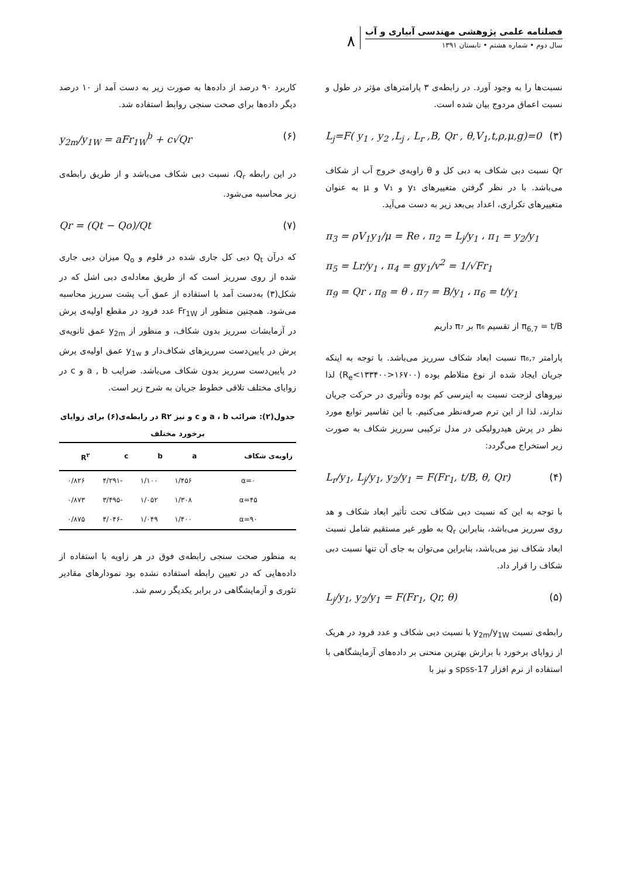فصلنامه علمی پژوهشی مهندسی آبیاری و آب
سال دوم • شماره هشتم • تابستان ۱۳۹۱
۸
نسبت‌ها را به وجود آورد. در رابطه‌ی ۳ پارامترهای مؤثر در طول و نسبت اعماق مردوج بیان شده است.
L<sub>j</sub>=F( y<sub>1</sub> , y<sub>2</sub> ,L<sub>j</sub> , L<sub>r</sub> ,B, Qr , θ,V<sub>1</sub>,t,ρ,μ,g)=0 (۳)
Qr نسبت دبی شکاف به دبی کل و θ زاویه‌ی خروج آب از شکاف می‌باشد. با در نظر گرفتن متغییرهای y₁ و V₁ و μ به عنوان متغییرهای تکراری، اعداد بی‌بعد زیر به دست می‌آید.
π<sub>3</sub> = ρV<sub>1</sub>y<sub>1</sub>/μ = Re ، π<sub>2</sub> = L<sub>j</sub>/y<sub>1</sub> ، π<sub>1</sub> = y<sub>2</sub>/y<sub>1</sub>
π<sub>5</sub> = Lr/y<sub>1</sub> ، π<sub>4</sub> = gy<sub>1</sub>/v<sup>2</sup> = 1/√Fr<sub>1</sub>
π<sub>9</sub> = Qr ، π<sub>8</sub> = θ ، π<sub>7</sub> = B/y<sub>1</sub> ، π<sub>6</sub> = t/y<sub>1</sub>
π<sub>6,7</sub> = t/B از تقسیم π₆ بر π₇ داریم
پارامتر π₆,₇ نسبت ابعاد شکاف سرریز می‌باشد. با توجه به اینکه جریان ایجاد شده از نوع متلاطم بوده (۱۶۷۰۰<R<sub>e</sub><۱۳۳۴۰۰) لذا نیروهای لزجت نسبت به اینرسی کم بوده وتأثیری در حرکت جریان ندارند، لذا از این ترم صرفه‌نظر می‌کنیم. با این تفاسیر توابع مورد نظر در پرش هیدرولیکی در مدل ترکیبی سرریز شکاف به صورت زیر استخراج می‌گردد:
L<sub>r</sub>/y<sub>1</sub>, L<sub>j</sub>/y<sub>1</sub>, y<sub>2</sub>/y<sub>1</sub> = F(Fr<sub>1</sub>, t/B, θ, Qr) (۴)
با توجه به این که نسبت دبی شکاف تحت تأثیر ابعاد شکاف و هد روی سرریز می‌باشد، بنابراین Q<sub>r</sub> به طور غیر مستقیم شامل نسبت ابعاد شکاف نیز می‌باشد، بنابراین می‌توان به جای آن تنها نسبت دبی شکاف را قرار داد.
L<sub>j</sub>/y<sub>1</sub>, y<sub>2</sub>/y<sub>1</sub> = F(Fr<sub>1</sub>, Qr, θ) (۵)
رابطه‌ی نسبت y<sub>2m</sub>/y<sub>1W</sub> با نسبت دبی شکاف و عدد فرود در هریک از زوایای برخورد با برازش بهترین منحنی بر داده‌های آزمایشگاهی با استفاده از نرم افزار spss-17 و نیز با
کاربرد ۹۰ درصد از داده‌ها به صورت زیر به دست آمد از ۱۰ درصد دیگر داده‌ها برای صحت سنجی روابط استفاده شد.
y<sub>2m</sub>/y<sub>1W</sub> = aFr<sub>1W</sub><sup>b</sup> + c√Qr (۶)
در این رابطه Q<sub>r</sub>، نسبت دبی شکاف می‌باشد و از طریق رابطه‌ی زیر محاسبه می‌شود.
Qr = (Qt − Qo)/Qt (۷)
که درآن Q<sub>t</sub> دبی کل جاری شده در فلوم و Q<sub>o</sub> میزان دبی جاری شده از روی سرریز است که از طریق معادله‌ی دبی اشل که در شکل(۳) به‌دست آمد با استفاده از عمق آب پشت سرریز محاسبه می‌شود. همچنین منظور از Fr<sub>1W</sub> عدد فرود در مقطع اولیه‌ی پرش در آزمایشات سرریز بدون شکاف، و منظور از y<sub>2m</sub> عمق ثانویه‌ی پرش در پایین‌دست سرریزهای شکاف‌دار و y<sub>1w</sub> عمق اولیه‌ی پرش در پایین‌دست سرریز بدون شکاف می‌باشد. ضرایب a , b و c در زوایای مختلف تلاقی خطوط جریان به شرح زیر است.
جدول(۲): ضرائب a ، b و c و نیز R۲ در رابطه‌ی(۶) برای زوایای برخورد مختلف
| زاویه‌ی شکاف | a | b | c | R<sup>۲</sup> |
| --- | --- | --- | --- | --- |
| α=۰ | ۱/۴۵۶ | ۱/۱۰۰ | -۴/۲۹۱ | ۰/۸۲۶ |
| α=۴۵ | ۱/۳۰۸ | ۱/۰۵۲ | -۳/۴۹۵ | ۰/۸۷۳ |
| α=۹۰ | ۱/۴۰۰ | ۱/۰۴۹ | -۴/۰۴۶ | ۰/۸۷۵ |
به منظور صحت سنجی رابطه‌ی فوق در هر زاویه با استفاده از داده‌هایی که در تعیین رابطه استفاده نشده بود نمودارهای مقادیر تئوری و آزمایشگاهی در برابر یکدیگر رسم شد.